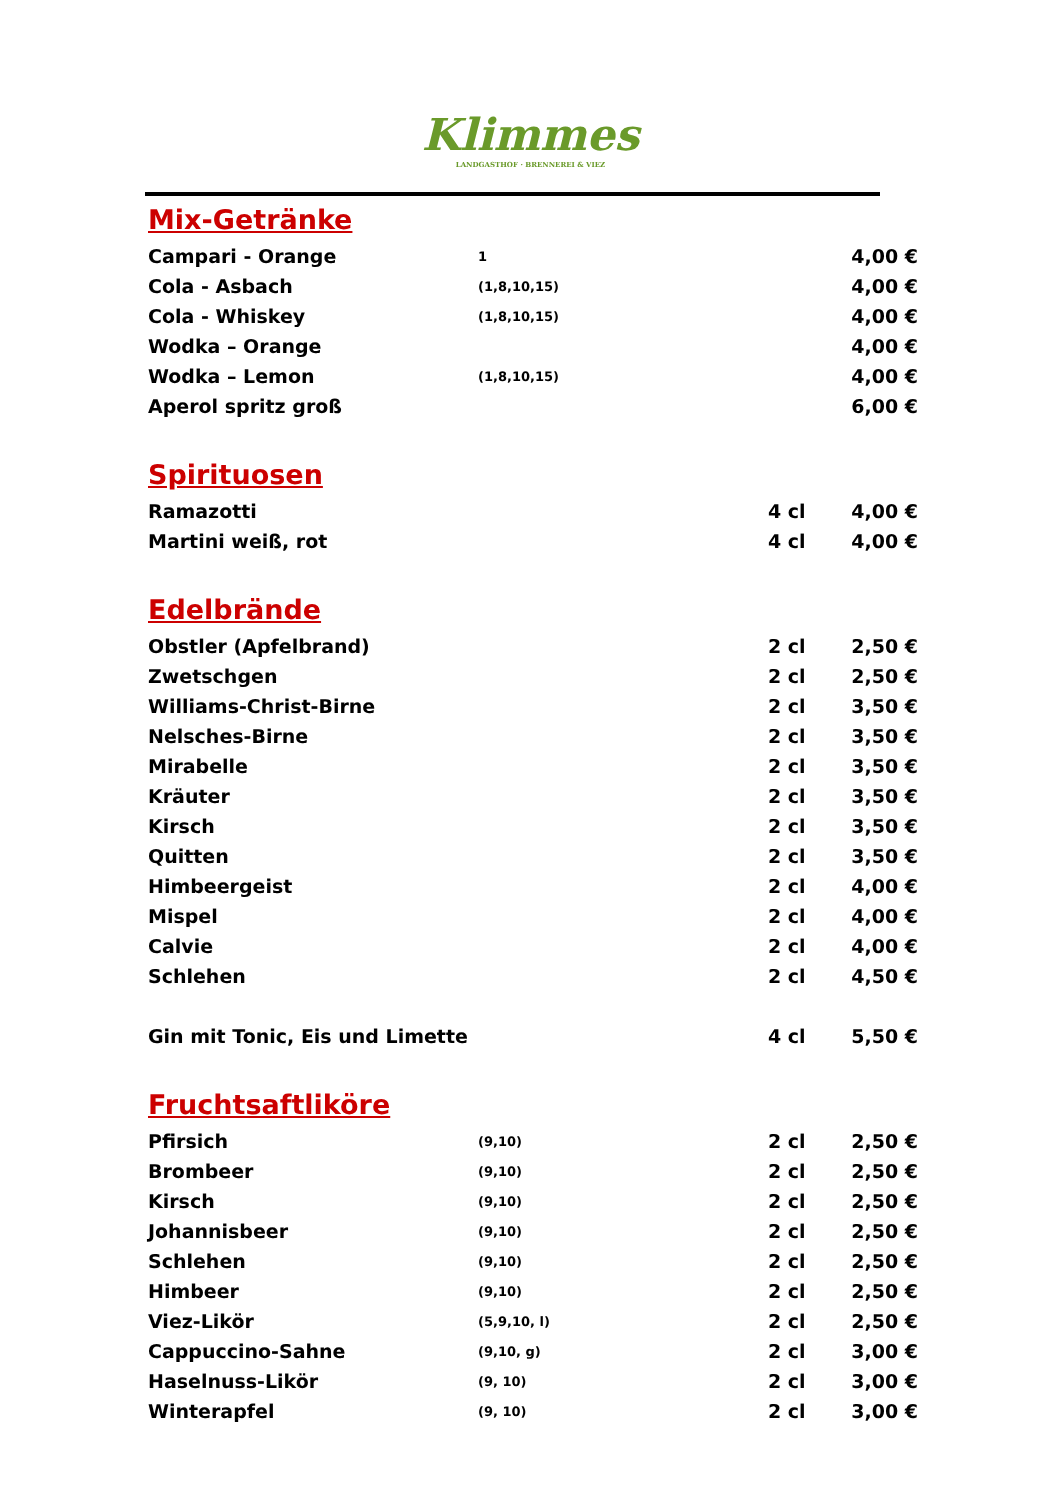Klimmes
LANDGASTHOF · BRENNEREI & VIEZ
Mix-Getränke
| Campari - Orange | 1 | | 4,00 € |
| Cola - Asbach | (1,8,10,15) | | 4,00 € |
| Cola - Whiskey | (1,8,10,15) | | 4,00 € |
| Wodka – Orange | | | 4,00 € |
| Wodka – Lemon | (1,8,10,15) | | 4,00 € |
| Aperol spritz groß | | | 6,00 € |
Spirituosen
| Ramazotti | | 4 cl | 4,00 € |
| Martini weiß, rot | | 4 cl | 4,00 € |
Edelbrände
| Obstler (Apfelbrand) | | 2 cl | 2,50 € |
| Zwetschgen | | 2 cl | 2,50 € |
| Williams-Christ-Birne | | 2 cl | 3,50 € |
| Nelsches-Birne | | 2 cl | 3,50 € |
| Mirabelle | | 2 cl | 3,50 € |
| Kräuter | | 2 cl | 3,50 € |
| Kirsch | | 2 cl | 3,50 € |
| Quitten | | 2 cl | 3,50 € |
| Himbeergeist | | 2 cl | 4,00 € |
| Mispel | | 2 cl | 4,00 € |
| Calvie | | 2 cl | 4,00 € |
| Schlehen | | 2 cl | 4,50 € |
| Gin mit Tonic, Eis und Limette | | 4 cl | 5,50 € |
Fruchtsaftliköre
| Pfirsich | (9,10) | 2 cl | 2,50 € |
| Brombeer | (9,10) | 2 cl | 2,50 € |
| Kirsch | (9,10) | 2 cl | 2,50 € |
| Johannisbeer | (9,10) | 2 cl | 2,50 € |
| Schlehen | (9,10) | 2 cl | 2,50 € |
| Himbeer | (9,10) | 2 cl | 2,50 € |
| Viez-Likör | (5,9,10, l) | 2 cl | 2,50 € |
| Cappuccino-Sahne | (9,10, g) | 2 cl | 3,00 € |
| Haselnuss-Likör | (9, 10) | 2 cl | 3,00 € |
| Winterapfel | (9, 10) | 2 cl | 3,00 € |